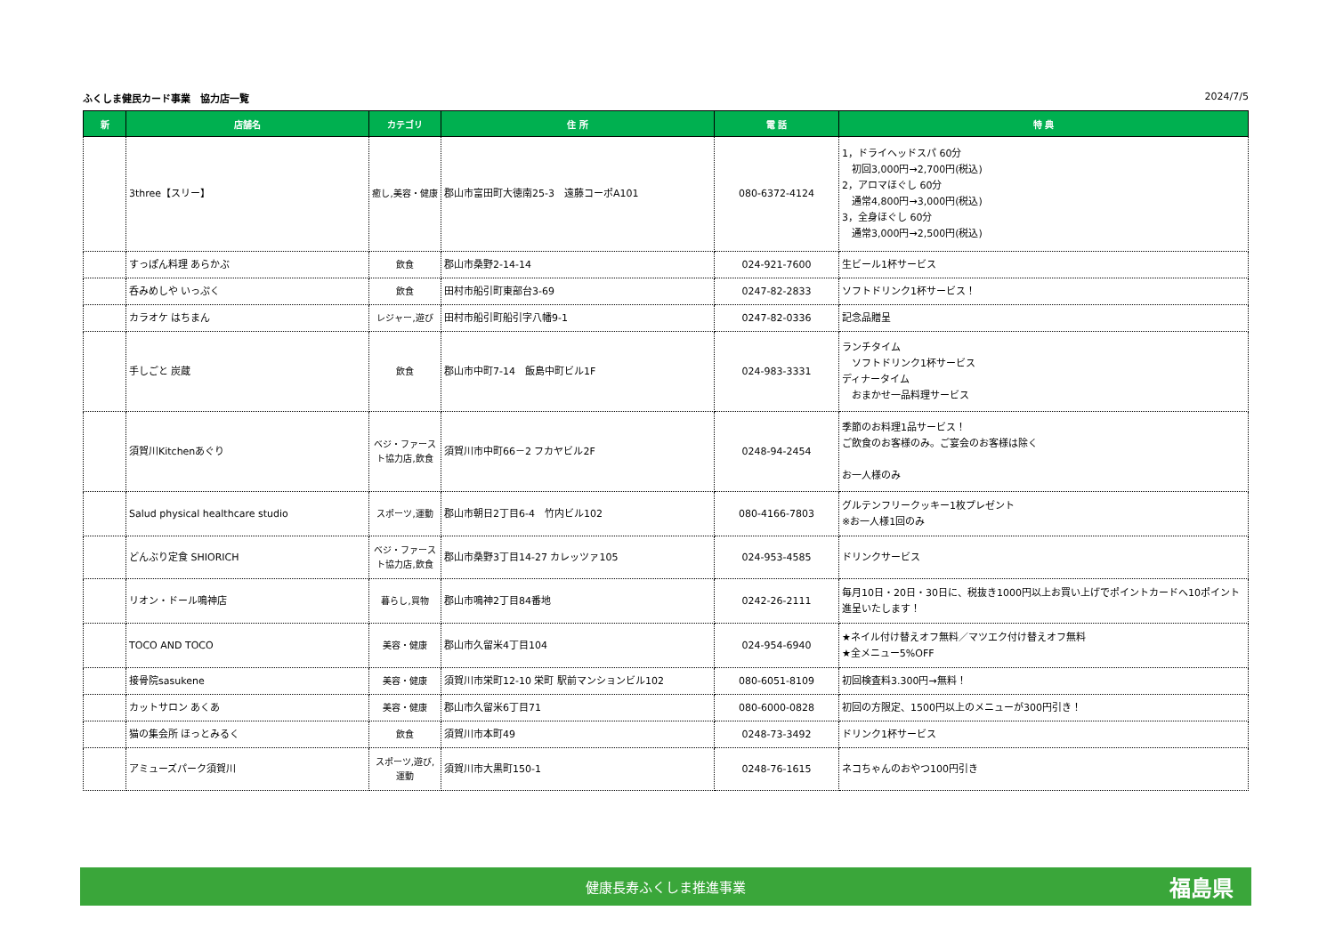ふくしま健民カード事業　協力店一覧 2024/7/5
| 新 | 店舗名 | カテゴリ | 住 所 | 電 話 | 特 典 |
| --- | --- | --- | --- | --- | --- |
| | 3three【スリー】 | 癒し,美容・健康 | 郡山市富田町大徳南25-3 遠藤コーポA101 | 080-6372-4124 | 1，ドライヘッドスパ 60分 初回3,000円→2,700円(税込) 2，アロマほぐし 60分 通常4,800円→3,000円(税込) 3，全身ほぐし 60分 通常3,000円→2,500円(税込) |
| | すっぽん料理 あらかぶ | 飲食 | 郡山市桑野2-14-14 | 024-921-7600 | 生ビール1杯サービス |
| | 呑みめしや いっぷく | 飲食 | 田村市船引町東部台3-69 | 0247-82-2833 | ソフトドリンク1杯サービス！ |
| | カラオケ はちまん | レジャー,遊び | 田村市船引町船引字八幡9-1 | 0247-82-0336 | 記念品贈呈 |
| | 手しごと 炭蔵 | 飲食 | 郡山市中町7-14 飯島中町ビル1F | 024-983-3331 | ランチタイム ソフトドリンク1杯サービス ディナータイム おまかせ一品料理サービス |
| | 須賀川Kitchenあぐり | ベジ・ファースト協力店,飲食 | 須賀川市中町66－2 フカヤビル2F | 0248-94-2454 | 季節のお料理1品サービス！ ご飲食のお客様のみ。ご宴会のお客様は除く お一人様のみ |
| | Salud physical healthcare studio | スポーツ,運動 | 郡山市朝日2丁目6-4 竹内ビル102 | 080-4166-7803 | グルテンフリークッキー1枚プレゼント ※お一人様1回のみ |
| | どんぶり定食 SHIORICH | ベジ・ファースト協力店,飲食 | 郡山市桑野3丁目14-27 カレッツァ105 | 024-953-4585 | ドリンクサービス |
| | リオン・ドール鳴神店 | 暮らし,買物 | 郡山市鳴神2丁目84番地 | 0242-26-2111 | 毎月10日・20日・30日に、税抜き1000円以上お買い上げでポイントカードへ10ポイント進呈いたします！ |
| | TOCO AND TOCO | 美容・健康 | 郡山市久留米4丁目104 | 024-954-6940 | ★ネイル付け替えオフ無料／マツエク付け替えオフ無料 ★全メニュー5%OFF |
| | 接骨院sasukene | 美容・健康 | 須賀川市栄町12-10 栄町 駅前マンションビル102 | 080-6051-8109 | 初回検査料3.300円→無料！ |
| | カットサロン あくあ | 美容・健康 | 郡山市久留米6丁目71 | 080-6000-0828 | 初回の方限定、1500円以上のメニューが300円引き！ |
| | 猫の集会所 ほっとみるく | 飲食 | 須賀川市本町49 | 0248-73-3492 | ドリンク1杯サービス |
| | アミューズパーク須賀川 | スポーツ,遊び,運動 | 須賀川市大黒町150-1 | 0248-76-1615 | ネコちゃんのおやつ100円引き |
健康長寿ふくしま推進事業 福島県